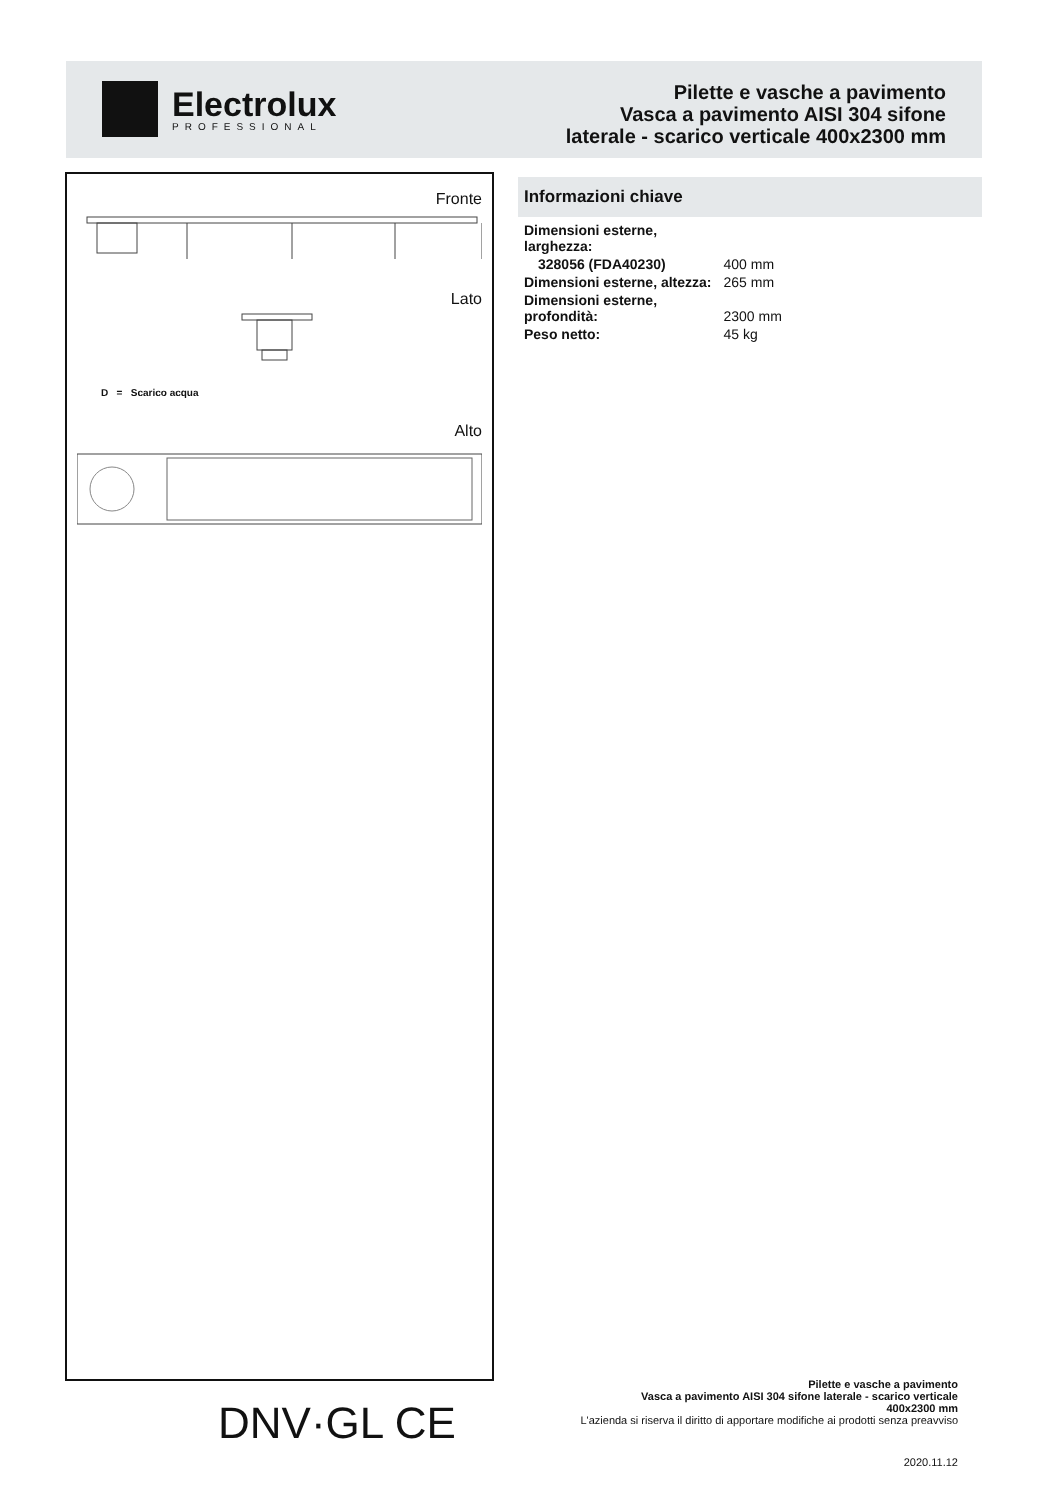Electrolux
PROFESSIONAL
Pilette e vasche a pavimento
Vasca a pavimento AISI 304 sifone
laterale - scarico verticale 400x2300 mm
Fronte
Lato
D = Scarico acqua
Alto
Informazioni chiave
| Dimensioni esterne, larghezza: | |
| 328056 (FDA40230) | 400 mm |
| Dimensioni esterne, altezza: | 265 mm |
| Dimensioni esterne, profondità: | 2300 mm |
| Peso netto: | 45 kg |
DNV·GL CE
Pilette e vasche a pavimento
Vasca a pavimento AISI 304 sifone laterale - scarico verticale
400x2300 mm
L'azienda si riserva il diritto di apportare modifiche ai prodotti senza preavviso
2020.11.12